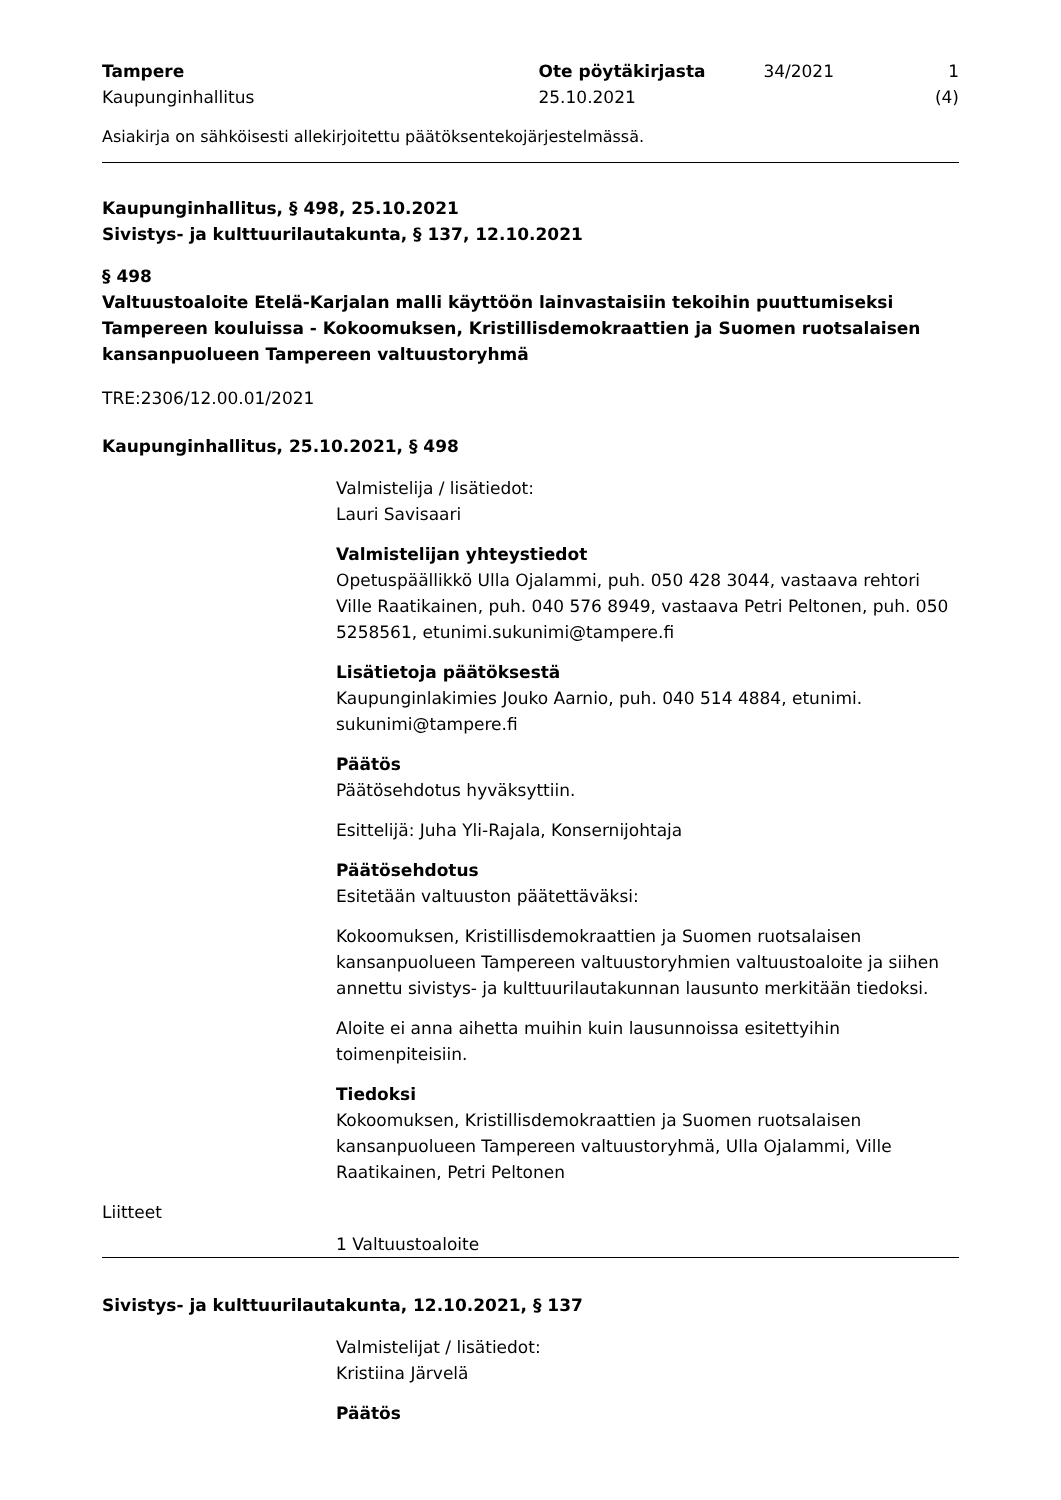Tampere
Kaupunginhallitus
Ote pöytäkirjasta
25.10.2021
34/2021 1 (4)
Asiakirja on sähköisesti allekirjoitettu päätöksentekojärjestelmässä.
Kaupunginhallitus, § 498, 25.10.2021
Sivistys- ja kulttuurilautakunta, § 137, 12.10.2021
§ 498
Valtuustoaloite Etelä-Karjalan malli käyttöön lainvastaisiin tekoihin puuttumiseksi Tampereen kouluissa - Kokoomuksen, Kristillisdemokraattien ja Suomen ruotsalaisen kansanpuolueen Tampereen valtuustoryhmä
TRE:2306/12.00.01/2021
Kaupunginhallitus, 25.10.2021, § 498
Valmistelija / lisätiedot:
Lauri Savisaari
Valmistelijan yhteystiedot
Opetuspäällikkö Ulla Ojalammi, puh. 050 428 3044, vastaava rehtori Ville Raatikainen, puh. 040 576 8949, vastaava Petri Peltonen, puh. 050 5258561, etunimi.sukunimi@tampere.fi
Lisätietoja päätöksestä
Kaupunginlakimies Jouko Aarnio, puh. 040 514 4884, etunimi. sukunimi@tampere.fi
Päätös
Päätösehdotus hyväksyttiin.
Esittelijä: Juha Yli-Rajala, Konsernijohtaja
Päätösehdotus
Esitetään valtuuston päätettäväksi:
Kokoomuksen, Kristillisdemokraattien ja Suomen ruotsalaisen kansanpuolueen Tampereen valtuustoryhmien valtuustoaloite ja siihen annettu sivistys- ja kulttuurilautakunnan lausunto merkitään tiedoksi.
Aloite ei anna aihetta muihin kuin lausunnoissa esitettyihin toimenpiteisiin.
Tiedoksi
Kokoomuksen, Kristillisdemokraattien ja Suomen ruotsalaisen kansanpuolueen Tampereen valtuustoryhmä, Ulla Ojalammi, Ville Raatikainen, Petri Peltonen
Liitteet
1 Valtuustoaloite
Sivistys- ja kulttuurilautakunta, 12.10.2021, § 137
Valmistelijat / lisätiedot:
Kristiina Järvelä
Päätös